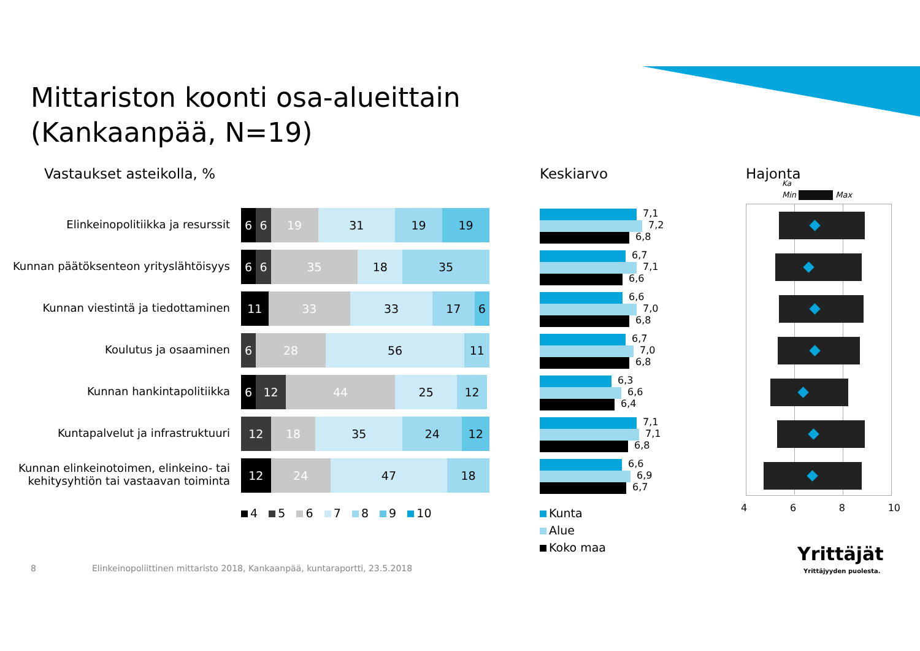Mittariston koonti osa-alueittain
(Kankaanpää, N=19)
Vastaukset asteikolla, % Keskiarvo Hajonta
Ka
Min Max
Elinkeinopolitiikka ja resurssit
Kunnan päätöksenteon yrityslähtöisyys
Kunnan viestintä ja tiedottaminen
Koulutus ja osaaminen
Kunnan hankintapolitiikka
Kuntapalvelut ja infrastruktuuri
Kunnan elinkeinotoimen, elinkeino- tai kehitysyhtiön tai vastaavan toiminta
6 6 19 31 19 19
6 6 35 18 35
11 33 33 17 6
6 28 56 11
6 12 44 25 12
12 18 35 24 12
12 24 47 18
4 5 6 7 8 9 10
7,1
7,2
6,8
6,7
7,1
6,6
6,6
7,0
6,8
6,7
7,0
6,8
6,3
6,6
6,4
7,1
7,1
6,8
6,6
6,9
6,7
Kunta
Alue
Koko maa
4 6 8 10
8
Elinkeinopoliittinen mittaristo 2018, Kankaanpää, kuntaraportti, 23.5.2018
Yrittäjät
Yrittäjyyden puolesta.